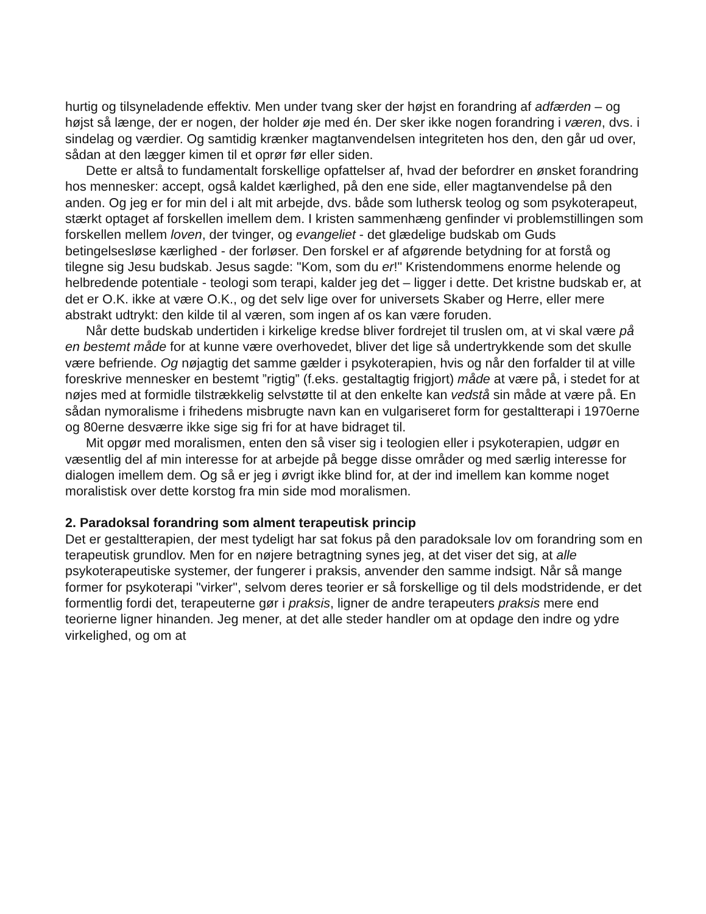hurtig og tilsyneladende effektiv. Men under tvang sker der højst en forandring af adfærden – og højst så længe, der er nogen, der holder øje med én. Der sker ikke nogen forandring i væren, dvs. i sindelag og værdier. Og samtidig krænker magtanvendelsen integriteten hos den, den går ud over, sådan at den lægger kimen til et oprør før eller siden.
Dette er altså to fundamentalt forskellige opfattelser af, hvad der befordrer en ønsket forandring hos mennesker: accept, også kaldet kærlighed, på den ene side, eller magtanvendelse på den anden. Og jeg er for min del i alt mit arbejde, dvs. både som luthersk teolog og som psykoterapeut, stærkt optaget af forskellen imellem dem. I kristen sammenhæng genfinder vi problemstillingen som forskellen mellem loven, der tvinger, og evangeliet - det glædelige budskab om Guds betingelsesløse kærlighed - der forløser. Den forskel er af afgørende betydning for at forstå og tilegne sig Jesu budskab. Jesus sagde: "Kom, som du er!" Kristendommens enorme helende og helbredende potentiale - teologi som terapi, kalder jeg det – ligger i dette. Det kristne budskab er, at det er O.K. ikke at være O.K., og det selv lige over for universets Skaber og Herre, eller mere abstrakt udtrykt: den kilde til al væren, som ingen af os kan være foruden.
Når dette budskab undertiden i kirkelige kredse bliver fordrejet til truslen om, at vi skal være på en bestemt måde for at kunne være overhovedet, bliver det lige så undertrykkende som det skulle være befriende. Og nøjagtig det samme gælder i psykoterapien, hvis og når den forfalder til at ville foreskrive mennesker en bestemt ”rigtig” (f.eks. gestaltagtig frigjort) måde at være på, i stedet for at nøjes med at formidle tilstrækkelig selvstøtte til at den enkelte kan vedstå sin måde at være på. En sådan nymoralisme i frihedens misbrugte navn kan en vulgariseret form for gestaltterapi i 1970erne og 80erne desværre ikke sige sig fri for at have bidraget til.
Mit opgør med moralismen, enten den så viser sig i teologien eller i psykoterapien, udgør en væsentlig del af min interesse for at arbejde på begge disse områder og med særlig interesse for dialogen imellem dem. Og så er jeg i øvrigt ikke blind for, at der ind imellem kan komme noget moralistisk over dette korstog fra min side mod moralismen.
2. Paradoksal forandring som alment terapeutisk princip
Det er gestaltterapien, der mest tydeligt har sat fokus på den paradoksale lov om forandring som en terapeutisk grundlov. Men for en nøjere betragtning synes jeg, at det viser det sig, at alle psykoterapeutiske systemer, der fungerer i praksis, anvender den samme indsigt. Når så mange former for psykoterapi "virker", selvom deres teorier er så forskellige og til dels modstridende, er det formentlig fordi det, terapeuterne gør i praksis, ligner de andre terapeuters praksis mere end teorierne ligner hinanden. Jeg mener, at det alle steder handler om at opdage den indre og ydre virkelighed, og om at